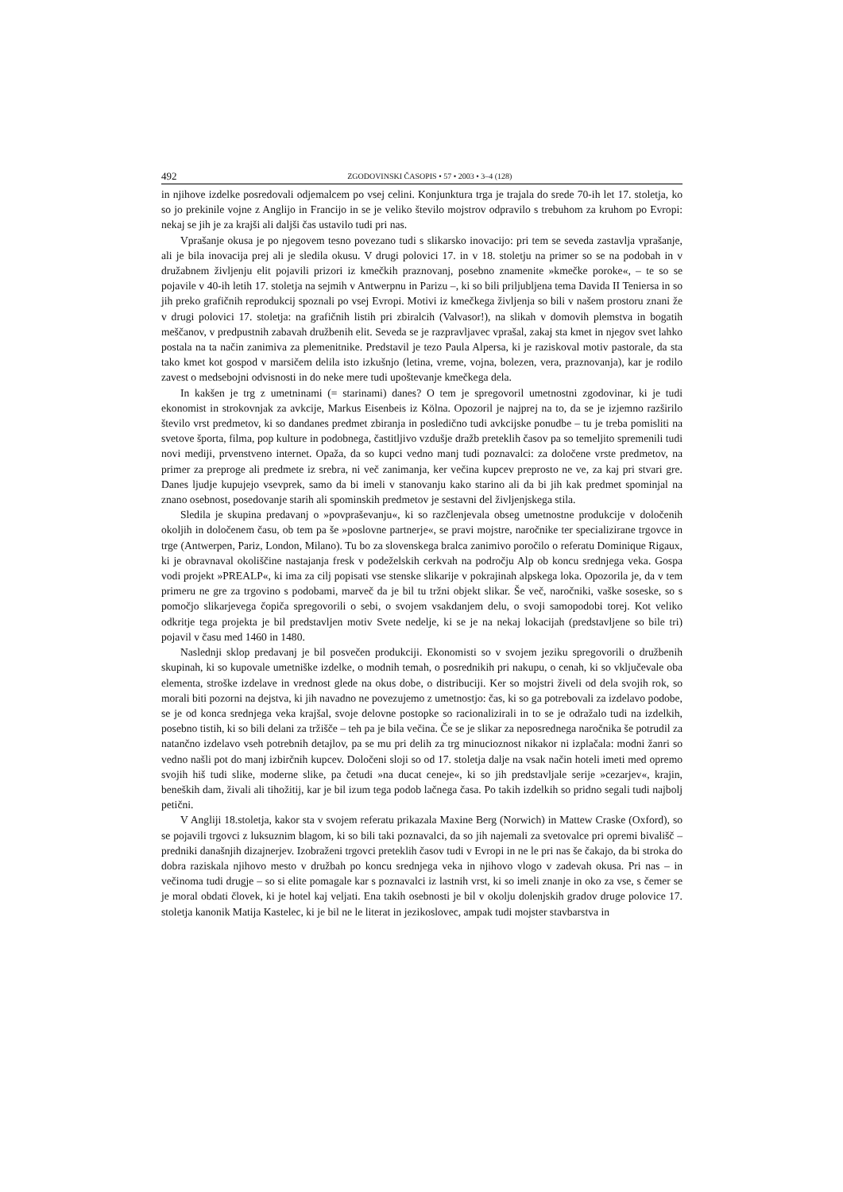492 ZGODOVINSKI ČASOPIS • 57 • 2003 • 3–4 (128)
in njihove izdelke posredovali odjemalcem po vsej celini. Konjunktura trga je trajala do srede 70-ih let 17. stoletja, ko so jo prekinile vojne z Anglijo in Francijo in se je veliko število mojstrov odpravilo s trebuhom za kruhom po Evropi: nekaj se jih je za krajši ali daljši čas ustavilo tudi pri nas.
Vprašanje okusa je po njegovem tesno povezano tudi s slikarsko inovacijo: pri tem se seveda zastavlja vprašanje, ali je bila inovacija prej ali je sledila okusu. V drugi polovici 17. in v 18. stoletju na primer so se na podobah in v družabnem življenju elit pojavili prizori iz kmečkih praznovanj, posebno znamenite »kmečke poroke«, – te so se pojavile v 40-ih letih 17. stoletja na sejmih v Antwerpnu in Parizu –, ki so bili priljubljena tema Davida II Teniersa in so jih preko grafičnih reprodukcij spoznali po vsej Evropi. Motivi iz kmečkega življenja so bili v našem prostoru znani že v drugi polovici 17. stoletja: na grafičnih listih pri zbiralcih (Valvasor!), na slikah v domovih plemstva in bogatih meščanov, v predpustnih zabavah družbenih elit. Seveda se je razpravljavec vprašal, zakaj sta kmet in njegov svet lahko postala na ta način zanimiva za plemenitnike. Predstavil je tezo Paula Alpersa, ki je raziskoval motiv pastorale, da sta tako kmet kot gospod v marsičem delila isto izkušnjo (letina, vreme, vojna, bolezen, vera, praznovanja), kar je rodilo zavest o medsebojni odvisnosti in do neke mere tudi upoštevanje kmečkega dela.
In kakšen je trg z umetninami (= starinami) danes? O tem je spregovoril umetnostni zgodovinar, ki je tudi ekonomist in strokovnjak za avkcije, Markus Eisenbeis iz Kölna. Opozoril je najprej na to, da se je izjemno razširilo število vrst predmetov, ki so dandanes predmet zbiranja in posledično tudi avkcijske ponudbe – tu je treba pomisliti na svetove športa, filma, pop kulture in podobnega, častitljivo vzdušje dražb preteklih časov pa so temeljito spremenili tudi novi mediji, prvenstveno internet. Opaža, da so kupci vedno manj tudi poznavalci: za določene vrste predmetov, na primer za preproge ali predmete iz srebra, ni več zanimanja, ker večina kupcev preprosto ne ve, za kaj pri stvari gre. Danes ljudje kupujejo vsevprek, samo da bi imeli v stanovanju kako starino ali da bi jih kak predmet spominjal na znano osebnost, posedovanje starih ali spominskih predmetov je sestavni del življenjskega stila.
Sledila je skupina predavanj o »povpraševanju«, ki so razčlenjevala obseg umetnostne produkcije v določenih okoljih in določenem času, ob tem pa še »poslovne partnerje«, se pravi mojstre, naročnike ter specializirane trgovce in trge (Antwerpen, Pariz, London, Milano). Tu bo za slovenskega bralca zanimivo poročilo o referatu Dominique Rigaux, ki je obravnaval okoliščine nastajanja fresk v podeželskih cerkvah na področju Alp ob koncu srednjega veka. Gospa vodi projekt »PREALP«, ki ima za cilj popisati vse stenske slikarije v pokrajinah alpskega loka. Opozorila je, da v tem primeru ne gre za trgovino s podobami, marveč da je bil tu tržni objekt slikar. Še več, naročniki, vaške soseske, so s pomočjo slikarjevega čopiča spregovorili o sebi, o svojem vsakdanjem delu, o svoji samopodobi torej. Kot veliko odkritje tega projekta je bil predstavljen motiv Svete nedelje, ki se je na nekaj lokacijah (predstavljene so bile tri) pojavil v času med 1460 in 1480.
Naslednji sklop predavanj je bil posvečen produkciji. Ekonomisti so v svojem jeziku spregovorili o družbenih skupinah, ki so kupovale umetniške izdelke, o modnih temah, o posrednikih pri nakupu, o cenah, ki so vključevale oba elementa, stroške izdelave in vrednost glede na okus dobe, o distribuciji. Ker so mojstri živeli od dela svojih rok, so morali biti pozorni na dejstva, ki jih navadno ne povezujemo z umetnostjo: čas, ki so ga potrebovali za izdelavo podobe, se je od konca srednjega veka krajšal, svoje delovne postopke so racionalizirali in to se je odražalo tudi na izdelkih, posebno tistih, ki so bili delani za tržišče – teh pa je bila večina. Če se je slikar za neposrednega naročnika še potrudil za natančno izdelavo vseh potrebnih detajlov, pa se mu pri delih za trg minucioznost nikakor ni izplačala: modni žanri so vedno našli pot do manj izbirčnih kupcev. Določeni sloji so od 17. stoletja dalje na vsak način hoteli imeti med opremo svojih hiš tudi slike, moderne slike, pa četudi »na ducat ceneje«, ki so jih predstavljale serije »cezarjev«, krajin, beneških dam, živali ali tihožitij, kar je bil izum tega podob lačnega časa. Po takih izdelkih so pridno segali tudi najbolj petični.
V Angliji 18.stoletja, kakor sta v svojem referatu prikazala Maxine Berg (Norwich) in Mattew Craske (Oxford), so se pojavili trgovci z luksuznim blagom, ki so bili taki poznavalci, da so jih najemali za svetovalce pri opremi bivališč – predniki današnjih dizajnerjev. Izobraženi trgovci preteklih časov tudi v Evropi in ne le pri nas še čakajo, da bi stroka do dobra raziskala njihovo mesto v družbah po koncu srednjega veka in njihovo vlogo v zadevah okusa. Pri nas – in večinoma tudi drugje – so si elite pomagale kar s poznavalci iz lastnih vrst, ki so imeli znanje in oko za vse, s čemer se je moral obdati človek, ki je hotel kaj veljati. Ena takih osebnosti je bil v okolju dolenjskih gradov druge polovice 17. stoletja kanonik Matija Kastelec, ki je bil ne le literat in jezikoslovec, ampak tudi mojster stavbarstva in